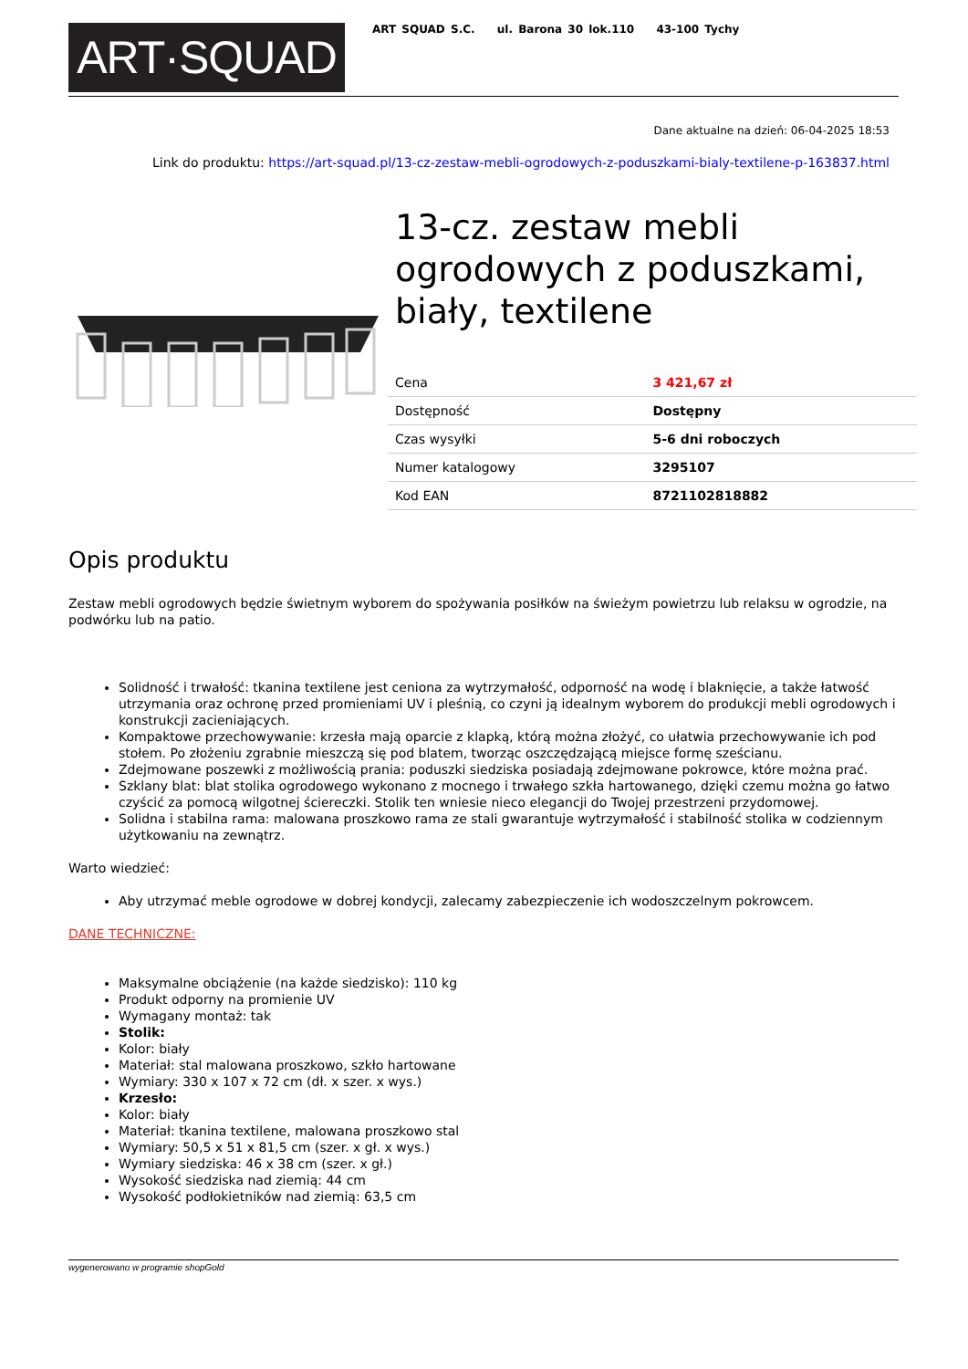ART·SQUAD
ART SQUAD S.C. ul. Barona 30 lok.110 43-100 Tychy
Dane aktualne na dzień: 06-04-2025 18:53
Link do produktu: https://art-squad.pl/13-cz-zestaw-mebli-ogrodowych-z-poduszkami-bialy-textilene-p-163837.html
13-cz. zestaw mebli ogrodowych z poduszkami, biały, textilene
| Cena | 3 421,67 zł |
| Dostępność | Dostępny |
| Czas wysyłki | 5-6 dni roboczych |
| Numer katalogowy | 3295107 |
| Kod EAN | 8721102818882 |
Opis produktu
Zestaw mebli ogrodowych będzie świetnym wyborem do spożywania posiłków na świeżym powietrzu lub relaksu w ogrodzie, na podwórku lub na patio.
Solidność i trwałość: tkanina textilene jest ceniona za wytrzymałość, odporność na wodę i blaknięcie, a także łatwość utrzymania oraz ochronę przed promieniami UV i pleśnią, co czyni ją idealnym wyborem do produkcji mebli ogrodowych i konstrukcji zacieniających.
Kompaktowe przechowywanie: krzesła mają oparcie z klapką, którą można złożyć, co ułatwia przechowywanie ich pod stołem. Po złożeniu zgrabnie mieszczą się pod blatem, tworząc oszczędzającą miejsce formę sześcianu.
Zdejmowane poszewki z możliwością prania: poduszki siedziska posiadają zdejmowane pokrowce, które można prać.
Szklany blat: blat stolika ogrodowego wykonano z mocnego i trwałego szkła hartowanego, dzięki czemu można go łatwo czyścić za pomocą wilgotnej ściereczki. Stolik ten wniesie nieco elegancji do Twojej przestrzeni przydomowej.
Solidna i stabilna rama: malowana proszkowo rama ze stali gwarantuje wytrzymałość i stabilność stolika w codziennym użytkowaniu na zewnątrz.
Warto wiedzieć:
Aby utrzymać meble ogrodowe w dobrej kondycji, zalecamy zabezpieczenie ich wodoszczelnym pokrowcem.
DANE TECHNICZNE:
Maksymalne obciążenie (na każde siedzisko): 110 kg
Produkt odporny na promienie UV
Wymagany montaż: tak
Stolik:
Kolor: biały
Materiał: stal malowana proszkowo, szkło hartowane
Wymiary: 330 x 107 x 72 cm (dł. x szer. x wys.)
Krzesło:
Kolor: biały
Materiał: tkanina textilene, malowana proszkowo stal
Wymiary: 50,5 x 51 x 81,5 cm (szer. x gł. x wys.)
Wymiary siedziska: 46 x 38 cm (szer. x gł.)
Wysokość siedziska nad ziemią: 44 cm
Wysokość podłokietników nad ziemią: 63,5 cm
wygenerowano w programie shopGold